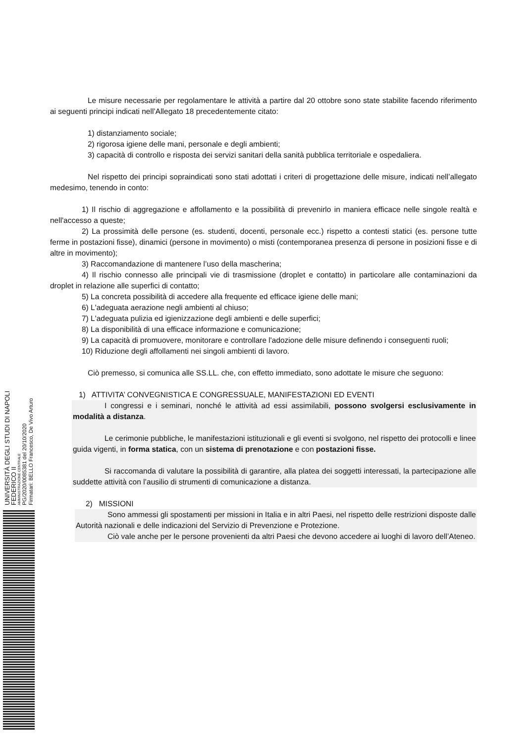Le misure necessarie per regolamentare le attività a partire dal 20 ottobre sono state stabilite facendo riferimento ai seguenti principi indicati nell’Allegato 18 precedentemente citato:
1) distanziamento sociale;
2) rigorosa igiene delle mani, personale e degli ambienti;
3) capacità di controllo e risposta dei servizi sanitari della sanità pubblica territoriale e ospedaliera.
Nel rispetto dei principi sopraindicati sono stati adottati i criteri di progettazione delle misure, indicati nell’allegato medesimo, tenendo in conto:
1) Il rischio di aggregazione e affollamento e la possibilità di prevenirlo in maniera efficace nelle singole realtà e nell'accesso a queste;
2) La prossimità delle persone (es. studenti, docenti, personale ecc.) rispetto a contesti statici (es. persone tutte ferme in postazioni fisse), dinamici (persone in movimento) o misti (contemporanea presenza di persone in posizioni fisse e di altre in movimento);
3) Raccomandazione di mantenere l’uso della mascherina;
4) Il rischio connesso alle principali vie di trasmissione (droplet e contatto) in particolare alle contaminazioni da droplet in relazione alle superfici di contatto;
5) La concreta possibilità di accedere alla frequente ed efficace igiene delle mani;
6) L'adeguata aerazione negli ambienti al chiuso;
7) L'adeguata pulizia ed igienizzazione degli ambienti e delle superfici;
8) La disponibilità di una efficace informazione e comunicazione;
9) La capacità di promuovere, monitorare e controllare l'adozione delle misure definendo i conseguenti ruoli;
10) Riduzione degli affollamenti nei singoli ambienti di lavoro.
Ciò premesso, si comunica alle SS.LL. che, con effetto immediato, sono adottate le misure che seguono:
1) ATTIVITA’ CONVEGNISTICA E CONGRESSUALE, MANIFESTAZIONI ED EVENTI
I congressi e i seminari, nonché le attività ad essi assimilabili, possono svolgersi esclusivamente in modalità a distanza.
Le cerimonie pubbliche, le manifestazioni istituzionali e gli eventi si svolgono, nel rispetto dei protocolli e linee guida vigenti, in forma statica, con un sistema di prenotazione e con postazioni fisse.
Si raccomanda di valutare la possibilità di garantire, alla platea dei soggetti interessati, la partecipazione alle suddette attività con l’ausilio di strumenti di comunicazione a distanza.
2) MISSIONI
Sono ammessi gli spostamenti per missioni in Italia e in altri Paesi, nel rispetto delle restrizioni disposte dalle Autorità nazionali e delle indicazioni del Servizio di Prevenzione e Protezione.
Ciò vale anche per le persone provenienti da altri Paesi che devono accedere ai luoghi di lavoro dell’Ateneo.
UNIVERSITÀ DEGLI STUDI DI NAPOLI FEDERICO II
AMMINISTRAZIONE CENTRALE
PG/2020/0085381 del 20/10/2020
Firmatari: BELLO Francesco, De Vivo Arturo